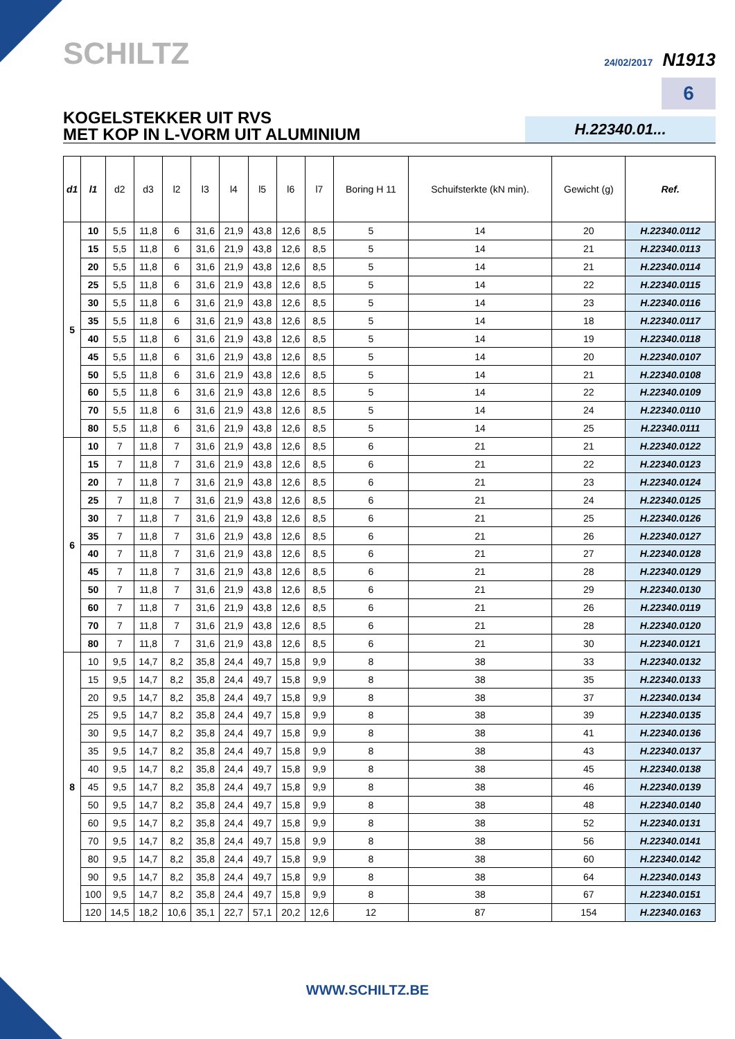SCHILTZ
24/02/2017 N1913
6
KOGELSTEKKER UIT RVS
MET KOP IN L-VORM UIT ALUMINIUM
H.22340.01...
| d1 | l1 | d2 | d3 | l2 | l3 | l4 | l5 | l6 | l7 | Boring H 11 | Schuifsterkte (kN min). | Gewicht (g) | Ref. |
| --- | --- | --- | --- | --- | --- | --- | --- | --- | --- | --- | --- | --- | --- |
| 5 | 10 | 5,5 | 11,8 | 6 | 31,6 | 21,9 | 43,8 | 12,6 | 8,5 | 5 | 14 | 20 | H.22340.0112 |
| | 15 | 5,5 | 11,8 | 6 | 31,6 | 21,9 | 43,8 | 12,6 | 8,5 | 5 | 14 | 21 | H.22340.0113 |
| | 20 | 5,5 | 11,8 | 6 | 31,6 | 21,9 | 43,8 | 12,6 | 8,5 | 5 | 14 | 21 | H.22340.0114 |
| | 25 | 5,5 | 11,8 | 6 | 31,6 | 21,9 | 43,8 | 12,6 | 8,5 | 5 | 14 | 22 | H.22340.0115 |
| | 30 | 5,5 | 11,8 | 6 | 31,6 | 21,9 | 43,8 | 12,6 | 8,5 | 5 | 14 | 23 | H.22340.0116 |
| | 35 | 5,5 | 11,8 | 6 | 31,6 | 21,9 | 43,8 | 12,6 | 8,5 | 5 | 14 | 18 | H.22340.0117 |
| | 40 | 5,5 | 11,8 | 6 | 31,6 | 21,9 | 43,8 | 12,6 | 8,5 | 5 | 14 | 19 | H.22340.0118 |
| | 45 | 5,5 | 11,8 | 6 | 31,6 | 21,9 | 43,8 | 12,6 | 8,5 | 5 | 14 | 20 | H.22340.0107 |
| | 50 | 5,5 | 11,8 | 6 | 31,6 | 21,9 | 43,8 | 12,6 | 8,5 | 5 | 14 | 21 | H.22340.0108 |
| | 60 | 5,5 | 11,8 | 6 | 31,6 | 21,9 | 43,8 | 12,6 | 8,5 | 5 | 14 | 22 | H.22340.0109 |
| | 70 | 5,5 | 11,8 | 6 | 31,6 | 21,9 | 43,8 | 12,6 | 8,5 | 5 | 14 | 24 | H.22340.0110 |
| | 80 | 5,5 | 11,8 | 6 | 31,6 | 21,9 | 43,8 | 12,6 | 8,5 | 5 | 14 | 25 | H.22340.0111 |
| 6 | 10 | 7 | 11,8 | 7 | 31,6 | 21,9 | 43,8 | 12,6 | 8,5 | 6 | 21 | 21 | H.22340.0122 |
| | 15 | 7 | 11,8 | 7 | 31,6 | 21,9 | 43,8 | 12,6 | 8,5 | 6 | 21 | 22 | H.22340.0123 |
| | 20 | 7 | 11,8 | 7 | 31,6 | 21,9 | 43,8 | 12,6 | 8,5 | 6 | 21 | 23 | H.22340.0124 |
| | 25 | 7 | 11,8 | 7 | 31,6 | 21,9 | 43,8 | 12,6 | 8,5 | 6 | 21 | 24 | H.22340.0125 |
| | 30 | 7 | 11,8 | 7 | 31,6 | 21,9 | 43,8 | 12,6 | 8,5 | 6 | 21 | 25 | H.22340.0126 |
| | 35 | 7 | 11,8 | 7 | 31,6 | 21,9 | 43,8 | 12,6 | 8,5 | 6 | 21 | 26 | H.22340.0127 |
| | 40 | 7 | 11,8 | 7 | 31,6 | 21,9 | 43,8 | 12,6 | 8,5 | 6 | 21 | 27 | H.22340.0128 |
| | 45 | 7 | 11,8 | 7 | 31,6 | 21,9 | 43,8 | 12,6 | 8,5 | 6 | 21 | 28 | H.22340.0129 |
| | 50 | 7 | 11,8 | 7 | 31,6 | 21,9 | 43,8 | 12,6 | 8,5 | 6 | 21 | 29 | H.22340.0130 |
| | 60 | 7 | 11,8 | 7 | 31,6 | 21,9 | 43,8 | 12,6 | 8,5 | 6 | 21 | 26 | H.22340.0119 |
| | 70 | 7 | 11,8 | 7 | 31,6 | 21,9 | 43,8 | 12,6 | 8,5 | 6 | 21 | 28 | H.22340.0120 |
| | 80 | 7 | 11,8 | 7 | 31,6 | 21,9 | 43,8 | 12,6 | 8,5 | 6 | 21 | 30 | H.22340.0121 |
| 8 | 10 | 9,5 | 14,7 | 8,2 | 35,8 | 24,4 | 49,7 | 15,8 | 9,9 | 8 | 38 | 33 | H.22340.0132 |
| | 15 | 9,5 | 14,7 | 8,2 | 35,8 | 24,4 | 49,7 | 15,8 | 9,9 | 8 | 38 | 35 | H.22340.0133 |
| | 20 | 9,5 | 14,7 | 8,2 | 35,8 | 24,4 | 49,7 | 15,8 | 9,9 | 8 | 38 | 37 | H.22340.0134 |
| | 25 | 9,5 | 14,7 | 8,2 | 35,8 | 24,4 | 49,7 | 15,8 | 9,9 | 8 | 38 | 39 | H.22340.0135 |
| | 30 | 9,5 | 14,7 | 8,2 | 35,8 | 24,4 | 49,7 | 15,8 | 9,9 | 8 | 38 | 41 | H.22340.0136 |
| | 35 | 9,5 | 14,7 | 8,2 | 35,8 | 24,4 | 49,7 | 15,8 | 9,9 | 8 | 38 | 43 | H.22340.0137 |
| | 40 | 9,5 | 14,7 | 8,2 | 35,8 | 24,4 | 49,7 | 15,8 | 9,9 | 8 | 38 | 45 | H.22340.0138 |
| | 45 | 9,5 | 14,7 | 8,2 | 35,8 | 24,4 | 49,7 | 15,8 | 9,9 | 8 | 38 | 46 | H.22340.0139 |
| | 50 | 9,5 | 14,7 | 8,2 | 35,8 | 24,4 | 49,7 | 15,8 | 9,9 | 8 | 38 | 48 | H.22340.0140 |
| | 60 | 9,5 | 14,7 | 8,2 | 35,8 | 24,4 | 49,7 | 15,8 | 9,9 | 8 | 38 | 52 | H.22340.0131 |
| | 70 | 9,5 | 14,7 | 8,2 | 35,8 | 24,4 | 49,7 | 15,8 | 9,9 | 8 | 38 | 56 | H.22340.0141 |
| | 80 | 9,5 | 14,7 | 8,2 | 35,8 | 24,4 | 49,7 | 15,8 | 9,9 | 8 | 38 | 60 | H.22340.0142 |
| | 90 | 9,5 | 14,7 | 8,2 | 35,8 | 24,4 | 49,7 | 15,8 | 9,9 | 8 | 38 | 64 | H.22340.0143 |
| | 100 | 9,5 | 14,7 | 8,2 | 35,8 | 24,4 | 49,7 | 15,8 | 9,9 | 8 | 38 | 67 | H.22340.0151 |
| | 120 | 14,5 | 18,2 | 10,6 | 35,1 | 22,7 | 57,1 | 20,2 | 12,6 | 12 | 87 | 154 | H.22340.0163 |
WWW.SCHILTZ.BE